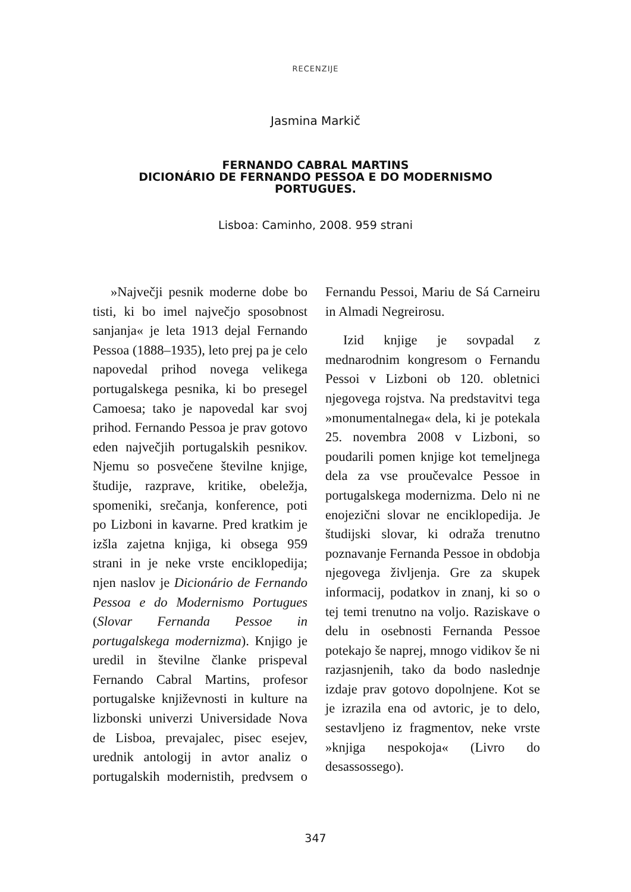RECENZIJE
Jasmina Markič
FERNANDO CABRAL MARTINS
DICIONÁRIO DE FERNANDO PESSOA E DO MODERNISMO
PORTUGUES.
Lisboa: Caminho, 2008. 959 strani
»Največji pesnik moderne dobe bo tisti, ki bo imel največjo sposobnost sanjanja« je leta 1913 dejal Fernando Pessoa (1888–1935), leto prej pa je celo napovedal prihod novega velikega portugalskega pesnika, ki bo presegel Camoesa; tako je napovedal kar svoj prihod. Fernando Pessoa je prav gotovo eden največjih portugalskih pesnikov. Njemu so posvečene številne knjige, študije, razprave, kritike, obeležja, spomeniki, srečanja, konference, poti po Lizboni in kavarne. Pred kratkim je izšla zajetna knjiga, ki obsega 959 strani in je neke vrste enciklopedija; njen naslov je Dicionário de Fernando Pessoa e do Modernismo Portugues (Slovar Fernanda Pessoe in portugalskega modernizma). Knjigo je uredil in številne članke prispeval Fernando Cabral Martins, profesor portugalske književnosti in kulture na lizbonski univerzi Universidade Nova de Lisboa, prevajalec, pisec esejev, urednik antologij in avtor analiz o portugalskih modernistih, predvsem o Fernandu Pessoi, Mariu de Sá Carneiru in Almadi Negreirosu.
Izid knjige je sovpadal z mednarodnim kongresom o Fernandu Pessoi v Lizboni ob 120. obletnici njegovega rojstva. Na predstavitvi tega »monumentalnega« dela, ki je potekala 25. novembra 2008 v Lizboni, so poudarili pomen knjige kot temeljnega dela za vse proučevalce Pessoe in portugalskega modernizma. Delo ni ne enojezični slovar ne enciklopedija. Je študijski slovar, ki odraža trenutno poznavanje Fernanda Pessoe in obdobja njegovega življenja. Gre za skupek informacij, podatkov in znanj, ki so o tej temi trenutno na voljo. Raziskave o delu in osebnosti Fernanda Pessoe potekajo še naprej, mnogo vidikov še ni razjasnjenih, tako da bodo naslednje izdaje prav gotovo dopolnjene. Kot se je izrazila ena od avtoric, je to delo, sestavljeno iz fragmentov, neke vrste »knjiga nespokoja« (Livro do desassossego).
347